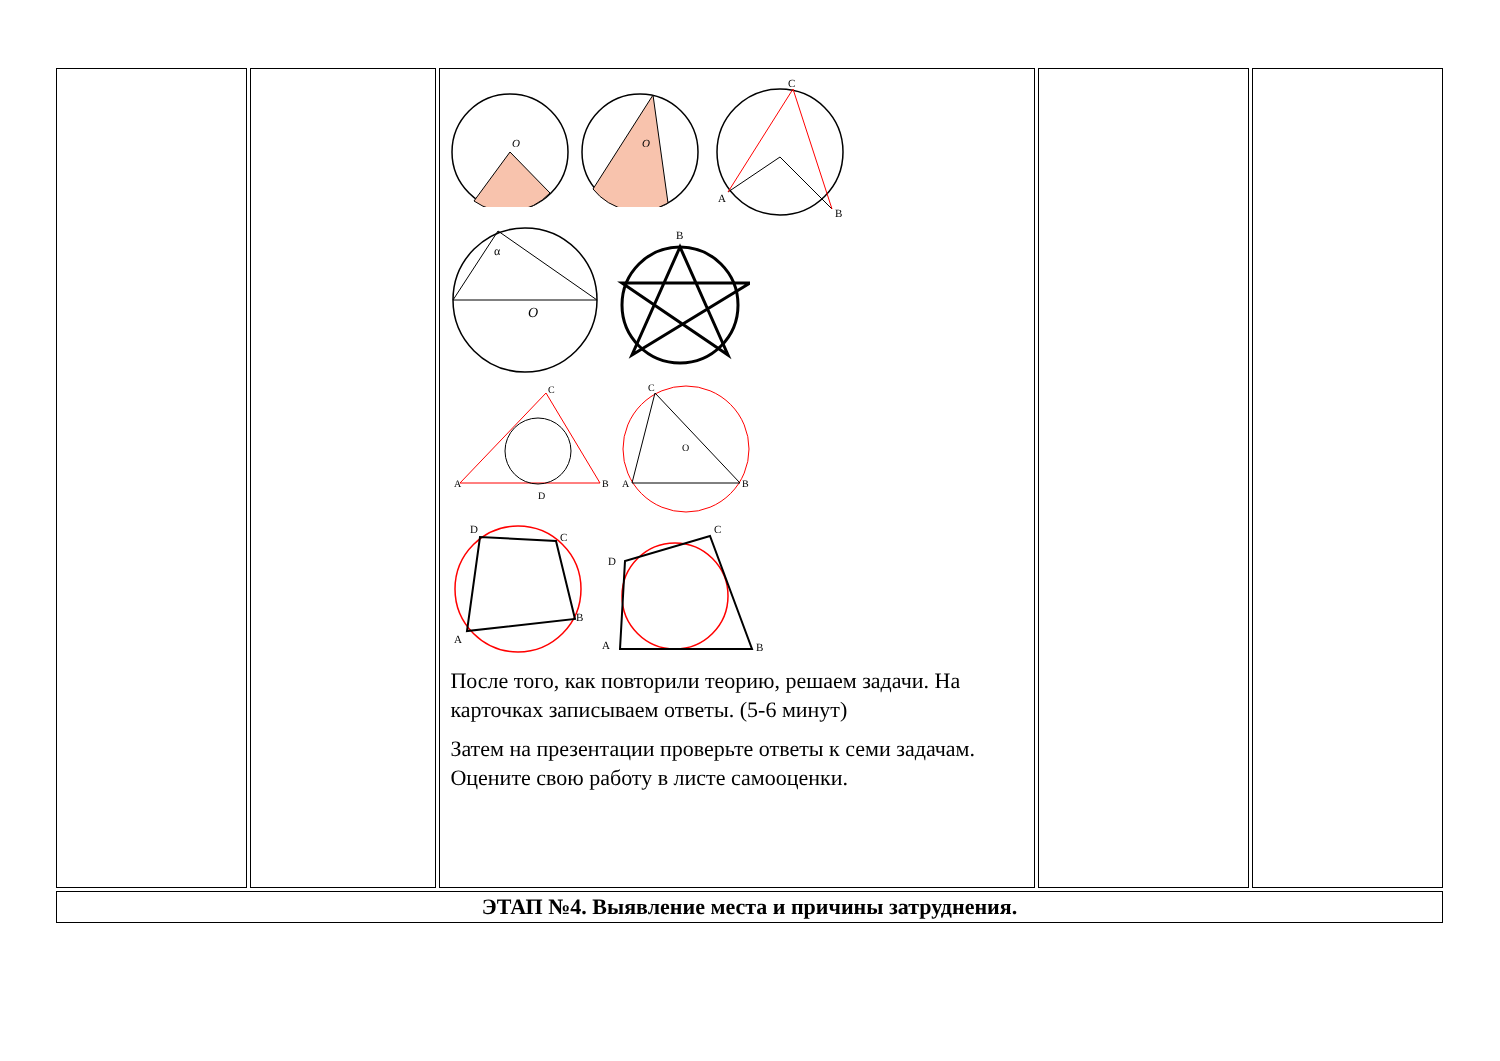| | | O O C A B O α B A B C D A B C O A B C D A B C D После того, как повторили теорию, решаем задачи. На карточках записываем ответы. (5-6 минут) Затем на презентации проверьте ответы к семи задачам. Оцените свою работу в листе самооценки. | | |
| ЭТАП №4. Выявление места и причины затруднения. | | | | |